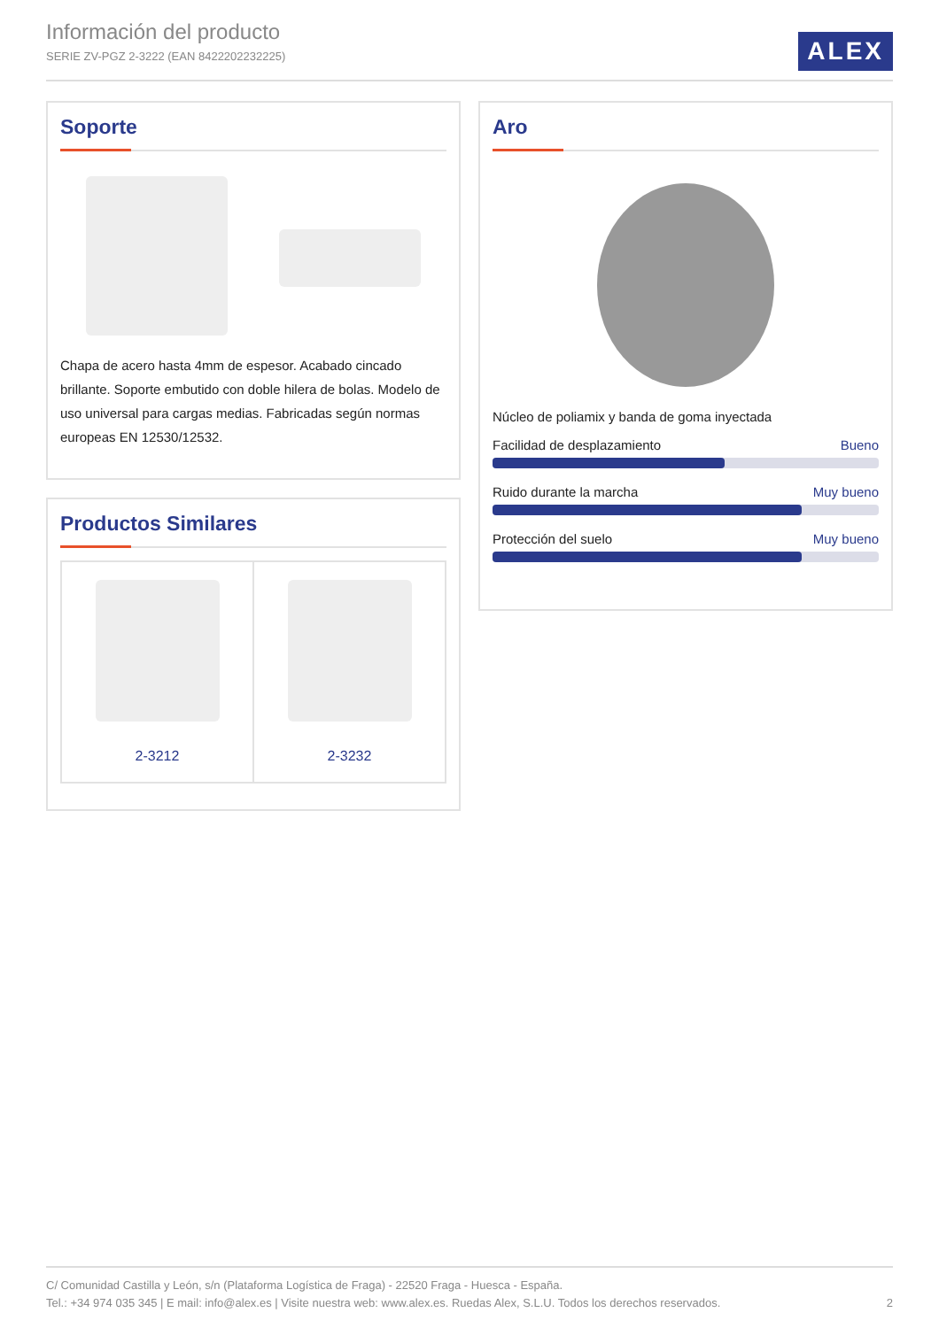Información del producto
SERIE ZV-PGZ 2-3222 (EAN 8422202232225)
ALEX
Soporte
Chapa de acero hasta 4mm de espesor. Acabado cincado brillante. Soporte embutido con doble hilera de bolas. Modelo de uso universal para cargas medias. Fabricadas según normas europeas EN 12530/12532.
Productos Similares
2-3212 2-3232
Aro
Núcleo de poliamix y banda de goma inyectada
Facilidad de desplazamiento Bueno
Ruido durante la marcha Muy bueno
Protección del suelo Muy bueno
C/ Comunidad Castilla y León, s/n (Plataforma Logística de Fraga) - 22520 Fraga - Huesca - España.
Tel.: +34 974 035 345 | E mail: info@alex.es | Visite nuestra web: www.alex.es. Ruedas Alex, S.L.U. Todos los derechos reservados. 2